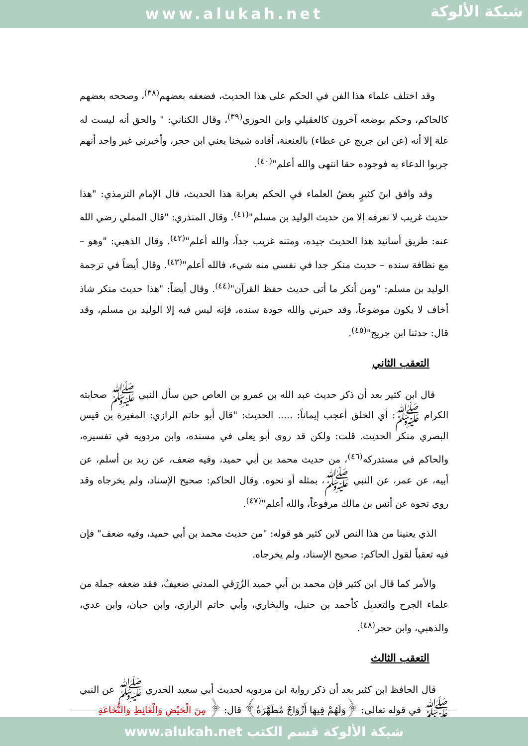www.alukah.net
شبكة الألوكة
وقد اختلف علماء هذا الفن في الحكم على هذا الحديث، فضعفه بعضهم<sup>(٣٨)</sup>، وصححه بعضهم كالحاكم، وحكم بوضعه آخرون كالعقيلي وابن الجوزي<sup>(٣٩)</sup>، وقال الكناني: " والحق أنه ليست له علة إلا أنه (عن ابن جريج عن عطاء) بالعنعنة، أفاده شيخنا يعني ابن حجر، وأخبرني غير واحد أنهم جربوا الدعاء به فوجوده حقا انتهى والله أعلم"<sup>(٤٠)</sup>.
وقد وافق ابنَ كثيرٍ بعضُ العلماء في الحكم بغرابة هذا الحديث، قال الإمام الترمذي: "هذا حديث غريب لا نعرفه إلا من حديث الوليد بن مسلم"<sup>(٤١)</sup>. وقال المنذري: "قال المملي رضي الله عنه: طريق أسانيد هذا الحديث جيده، ومتنه غريب جداً، والله أعلم"<sup>(٤٢)</sup>. وقال الذهبي: "وهو – مع نظافة سنده – حديث منكر جدا في نفسي منه شيء، فالله أعلم"<sup>(٤٣)</sup>. وقال أيضاً في ترجمة الوليد بن مسلم: "ومن أنكر ما أتى حديث حفظ القرآن"<sup>(٤٤)</sup>. وقال أيضاً: "هذا حديث منكر شاذ أخاف لا يكون موضوعاً، وقد حيرني والله جودة سنده، فإنه ليس فيه إلا الوليد بن مسلم، وقد قال: حدثنا ابن جريج"<sup>(٤٥)</sup>.
التعقب الثاني
قال ابن كثير بعد أن ذكر حديث عبد الله بن عمرو بن العاص حين سأل النبي ﷺ صحابته الكرام ﷺ: أي الخلق أعجب إيماناً: ..... الحديث: "قال أبو حاتم الرازي: المغيرة بن قيس البصري منكر الحديث. قلت: ولكن قد روى أبو يعلى في مسنده، وابن مردويه في تفسيره، والحاكم في مستدركه<sup>(٤٦)</sup>، من حديث محمد بن أبي حميد، وفيه ضعف، عن زيد بن أسلم، عن أبيه، عن عمر، عن النبي ﷺ، بمثله أو نحوه. وقال الحاكم: صحيح الإسناد، ولم يخرجاه وقد روي نحوه عن أنس بن مالك مرفوعاً، والله أعلم"<sup>(٤٧)</sup>.
الذي يعنينا من هذا النص لابن كثير هو قوله: "من حديث محمد بن أبي حميد، وفيه ضعف" فإن فيه تعقباً لقول الحاكم: صحيح الإسناد، ولم يخرجاه.
والأمر كما قال ابن كثير فإن محمد بن أبي حميد الزُرَقي المدني ضعيفٌ، فقد ضعفه جملة من علماء الجرح والتعديل كأحمد بن حنبل، والبخاري، وأبي حاتم الرازي، وابن حبان، وابن عدي، والذهبي، وابن حجر<sup>(٤٨)</sup>.
التعقب الثالث
قال الحافظ ابن كثير بعد أن ذكر رواية ابن مردويه لحديث أبي سعيد الخدري ﷺ عن النبي ﷺ في قوله تعالى: ﴿وَلَهُمْ فِيهَا أَزْوَاجٌ مُطَهَّرَةٌ﴾ قال: ﴿ مِنَ الْحَيْضِ وَالْغَائِطِ وَالنُّخَاعَةِ
شبكة الألوكة قسم الكتب www.alukah.net